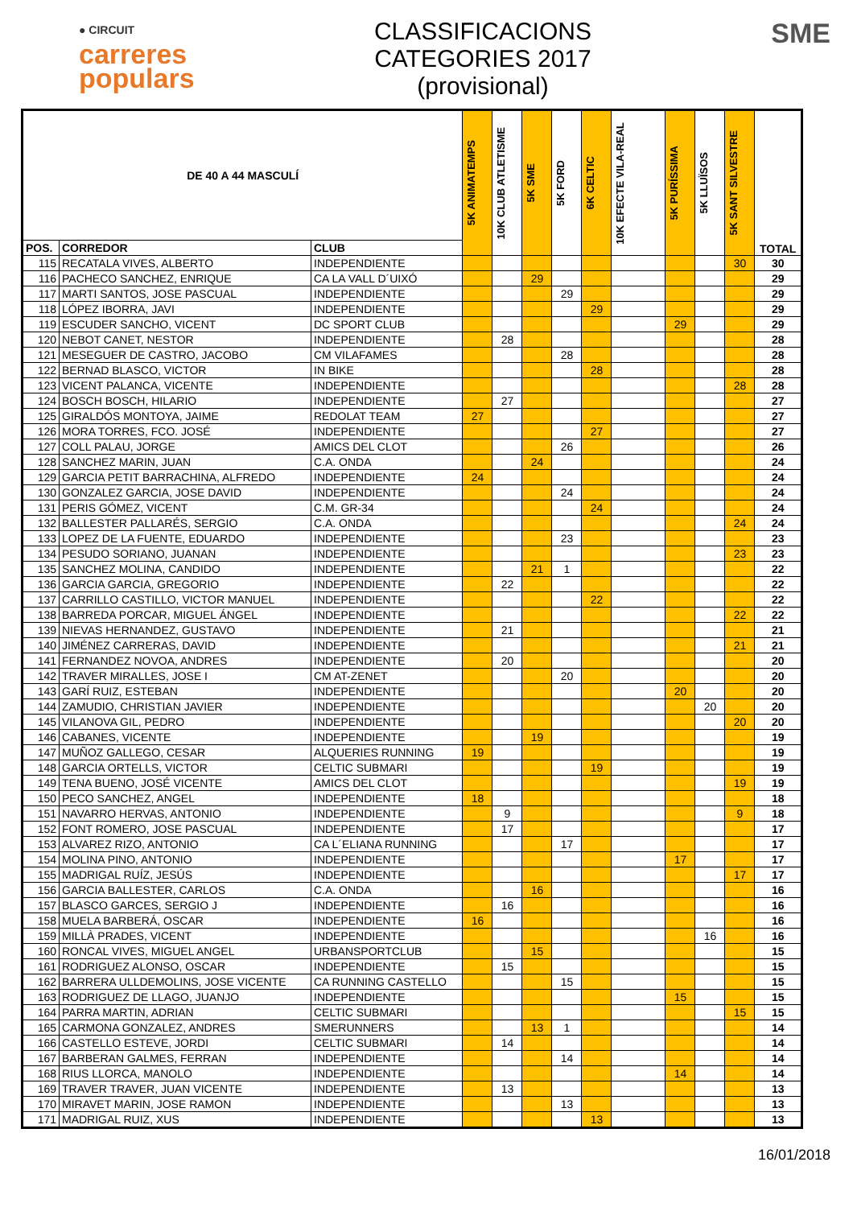● CIRCUIT
carreres
populars
CLASSIFICACIONS
CATEGORIES 2017
(provisional)
SME
| DE 40 A 44 MASCULÍ | | | 5K ANIMATEMPS | 10K CLUB ATLETISME | 5K SME | 5K FORD | 6K CELTIC | 10K EFECTE VILA-REAL | 5K PURÍSSIMA | 5K LLUÏSOS | 5K SANT SILVESTRE | TOTAL |
| --- | --- | --- | --- | --- | --- | --- | --- | --- | --- | --- | --- | --- |
| POS. | CORREDOR | CLUB | | | | | | | | | | |
| 115 | RECATALA VIVES, ALBERTO | INDEPENDIENTE | | | | | | | | | 30 | 30 |
| 116 | PACHECO SANCHEZ, ENRIQUE | CA LA VALL D´UIXÓ | | | 29 | | | | | | | 29 |
| 117 | MARTI SANTOS, JOSE PASCUAL | INDEPENDIENTE | | | | 29 | | | | | | 29 |
| 118 | LÓPEZ IBORRA, JAVI | INDEPENDIENTE | | | | | 29 | | | | | 29 |
| 119 | ESCUDER SANCHO, VICENT | DC SPORT CLUB | | | | | | | 29 | | | 29 |
| 120 | NEBOT CANET, NESTOR | INDEPENDIENTE | | 28 | | | | | | | | 28 |
| 121 | MESEGUER DE CASTRO, JACOBO | CM VILAFAMES | | | | 28 | | | | | | 28 |
| 122 | BERNAD BLASCO, VICTOR | IN BIKE | | | | | 28 | | | | | 28 |
| 123 | VICENT PALANCA, VICENTE | INDEPENDIENTE | | | | | | | | | 28 | 28 |
| 124 | BOSCH BOSCH, HILARIO | INDEPENDIENTE | | 27 | | | | | | | | 27 |
| 125 | GIRALDÓS MONTOYA, JAIME | REDOLAT TEAM | 27 | | | | | | | | | 27 |
| 126 | MORA TORRES, FCO. JOSÉ | INDEPENDIENTE | | | | | 27 | | | | | 27 |
| 127 | COLL PALAU, JORGE | AMICS DEL CLOT | | | | 26 | | | | | | 26 |
| 128 | SANCHEZ MARIN, JUAN | C.A. ONDA | | | 24 | | | | | | | 24 |
| 129 | GARCIA PETIT BARRACHINA, ALFREDO | INDEPENDIENTE | 24 | | | | | | | | | 24 |
| 130 | GONZALEZ GARCIA, JOSE DAVID | INDEPENDIENTE | | | | 24 | | | | | | 24 |
| 131 | PERIS GÓMEZ, VICENT | C.M. GR-34 | | | | | 24 | | | | | 24 |
| 132 | BALLESTER PALLARÉS, SERGIO | C.A. ONDA | | | | | | | | | 24 | 24 |
| 133 | LOPEZ DE LA FUENTE, EDUARDO | INDEPENDIENTE | | | | 23 | | | | | | 23 |
| 134 | PESUDO SORIANO, JUANAN | INDEPENDIENTE | | | | | | | | | 23 | 23 |
| 135 | SANCHEZ MOLINA, CANDIDO | INDEPENDIENTE | | | 21 | 1 | | | | | | 22 |
| 136 | GARCIA GARCIA, GREGORIO | INDEPENDIENTE | | 22 | | | | | | | | 22 |
| 137 | CARRILLO CASTILLO, VICTOR MANUEL | INDEPENDIENTE | | | | | 22 | | | | | 22 |
| 138 | BARREDA PORCAR, MIGUEL ÁNGEL | INDEPENDIENTE | | | | | | | | | 22 | 22 |
| 139 | NIEVAS HERNANDEZ, GUSTAVO | INDEPENDIENTE | | 21 | | | | | | | | 21 |
| 140 | JIMÉNEZ CARRERAS, DAVID | INDEPENDIENTE | | | | | | | | | 21 | 21 |
| 141 | FERNANDEZ NOVOA, ANDRES | INDEPENDIENTE | | 20 | | | | | | | | 20 |
| 142 | TRAVER MIRALLES, JOSE I | CM AT-ZENET | | | | 20 | | | | | | 20 |
| 143 | GARÍ RUIZ, ESTEBAN | INDEPENDIENTE | | | | | | | 20 | | | 20 |
| 144 | ZAMUDIO, CHRISTIAN JAVIER | INDEPENDIENTE | | | | | | | | 20 | | 20 |
| 145 | VILANOVA GIL, PEDRO | INDEPENDIENTE | | | | | | | | | 20 | 20 |
| 146 | CABANES, VICENTE | INDEPENDIENTE | | | 19 | | | | | | | 19 |
| 147 | MUÑOZ GALLEGO, CESAR | ALQUERIES RUNNING | 19 | | | | | | | | | 19 |
| 148 | GARCIA ORTELLS, VICTOR | CELTIC SUBMARI | | | | | 19 | | | | | 19 |
| 149 | TENA BUENO, JOSÉ VICENTE | AMICS DEL CLOT | | | | | | | | | 19 | 19 |
| 150 | PECO SANCHEZ, ANGEL | INDEPENDIENTE | 18 | | | | | | | | | 18 |
| 151 | NAVARRO HERVAS, ANTONIO | INDEPENDIENTE | | 9 | | | | | | | 9 | 18 |
| 152 | FONT ROMERO, JOSE PASCUAL | INDEPENDIENTE | | 17 | | | | | | | | 17 |
| 153 | ALVAREZ RIZO, ANTONIO | CA L´ELIANA RUNNING | | | | 17 | | | | | | 17 |
| 154 | MOLINA PINO, ANTONIO | INDEPENDIENTE | | | | | | | 17 | | | 17 |
| 155 | MADRIGAL RUÍZ, JESÚS | INDEPENDIENTE | | | | | | | | | 17 | 17 |
| 156 | GARCIA BALLESTER, CARLOS | C.A. ONDA | | | 16 | | | | | | | 16 |
| 157 | BLASCO GARCES, SERGIO J | INDEPENDIENTE | | 16 | | | | | | | | 16 |
| 158 | MUELA BARBERÁ, OSCAR | INDEPENDIENTE | 16 | | | | | | | | | 16 |
| 159 | MILLÀ PRADES, VICENT | INDEPENDIENTE | | | | | | | | 16 | | 16 |
| 160 | RONCAL VIVES, MIGUEL ANGEL | URBANSPORTCLUB | | | 15 | | | | | | | 15 |
| 161 | RODRIGUEZ ALONSO, OSCAR | INDEPENDIENTE | | 15 | | | | | | | | 15 |
| 162 | BARRERA ULLDEMOLINS, JOSE VICENTE | CA RUNNING CASTELLO | | | | 15 | | | | | | 15 |
| 163 | RODRIGUEZ DE LLAGO, JUANJO | INDEPENDIENTE | | | | | | | 15 | | | 15 |
| 164 | PARRA MARTIN, ADRIAN | CELTIC SUBMARI | | | | | | | | | 15 | 15 |
| 165 | CARMONA GONZALEZ, ANDRES | SMERUNNERS | | | 13 | 1 | | | | | | 14 |
| 166 | CASTELLO ESTEVE, JORDI | CELTIC SUBMARI | | 14 | | | | | | | | 14 |
| 167 | BARBERAN GALMES, FERRAN | INDEPENDIENTE | | | | 14 | | | | | | 14 |
| 168 | RIUS LLORCA, MANOLO | INDEPENDIENTE | | | | | | | 14 | | | 14 |
| 169 | TRAVER TRAVER, JUAN VICENTE | INDEPENDIENTE | | 13 | | | | | | | | 13 |
| 170 | MIRAVET MARIN, JOSE RAMON | INDEPENDIENTE | | | | 13 | | | | | | 13 |
| 171 | MADRIGAL RUIZ, XUS | INDEPENDIENTE | | | | | 13 | | | | | 13 |
16/01/2018